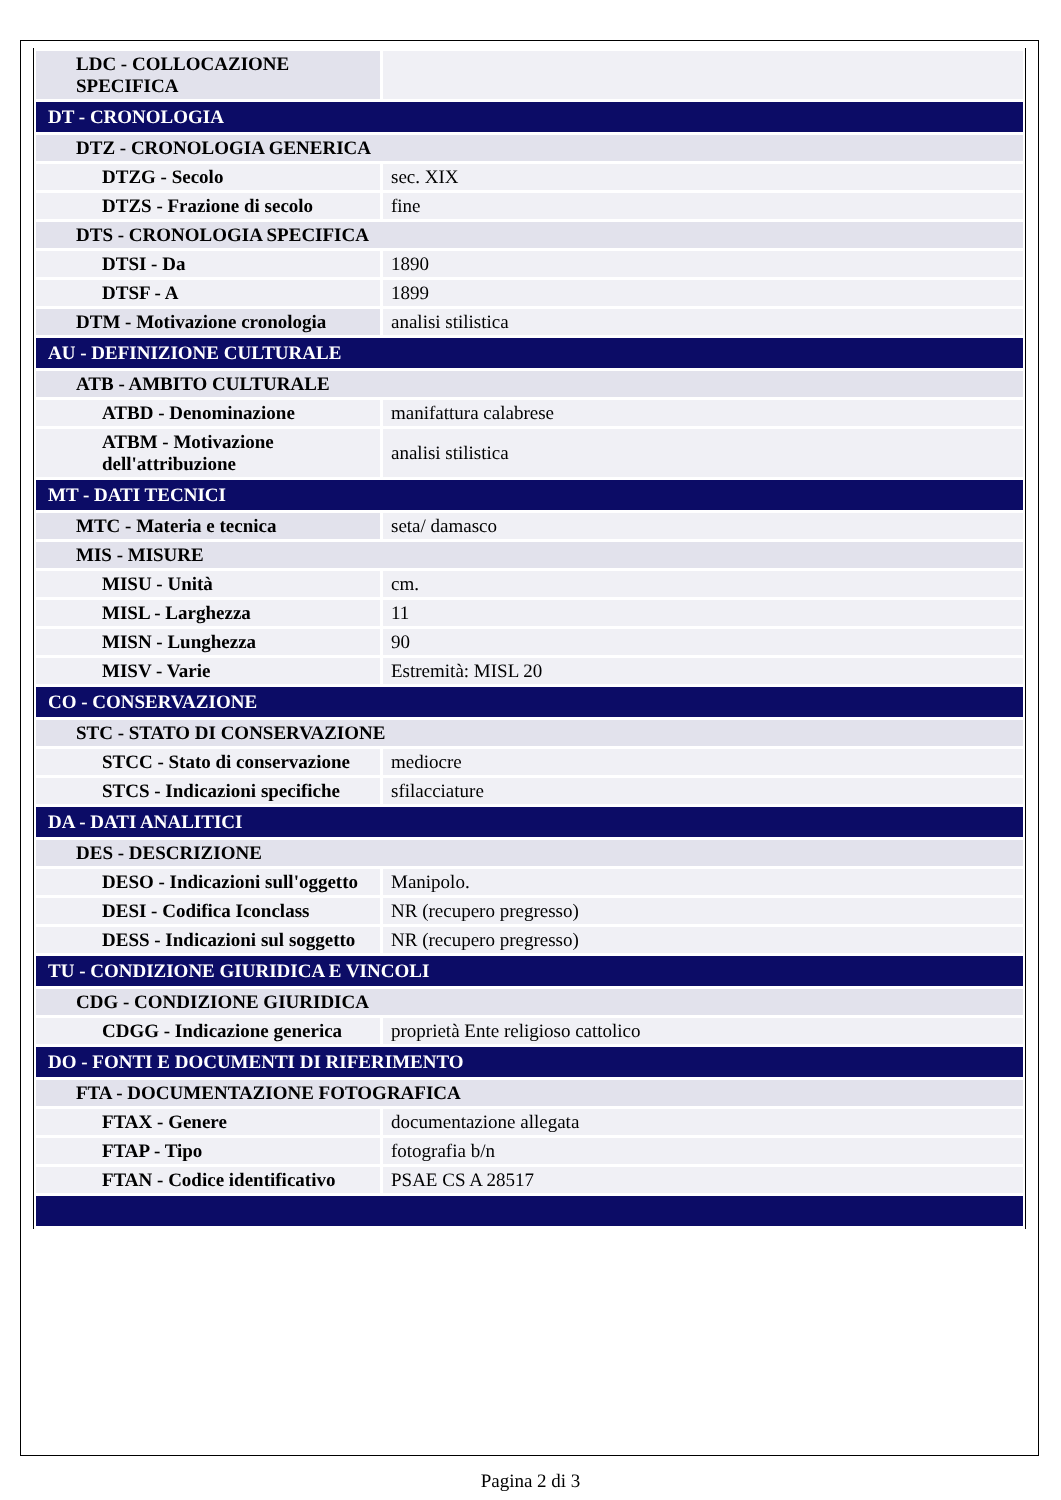| LDC - COLLOCAZIONE SPECIFICA | |
| DT - CRONOLOGIA | |
| DTZ - CRONOLOGIA GENERICA | |
| DTZG - Secolo | sec. XIX |
| DTZS - Frazione di secolo | fine |
| DTS - CRONOLOGIA SPECIFICA | |
| DTSI - Da | 1890 |
| DTSF - A | 1899 |
| DTM - Motivazione cronologia | analisi stilistica |
| AU - DEFINIZIONE CULTURALE | |
| ATB - AMBITO CULTURALE | |
| ATBD - Denominazione | manifattura calabrese |
| ATBM - Motivazione dell'attribuzione | analisi stilistica |
| MT - DATI TECNICI | |
| MTC - Materia e tecnica | seta/ damasco |
| MIS - MISURE | |
| MISU - Unità | cm. |
| MISL - Larghezza | 11 |
| MISN - Lunghezza | 90 |
| MISV - Varie | Estremità: MISL 20 |
| CO - CONSERVAZIONE | |
| STC - STATO DI CONSERVAZIONE | |
| STCC - Stato di conservazione | mediocre |
| STCS - Indicazioni specifiche | sfilacciature |
| DA - DATI ANALITICI | |
| DES - DESCRIZIONE | |
| DESO - Indicazioni sull'oggetto | Manipolo. |
| DESI - Codifica Iconclass | NR (recupero pregresso) |
| DESS - Indicazioni sul soggetto | NR (recupero pregresso) |
| TU - CONDIZIONE GIURIDICA E VINCOLI | |
| CDG - CONDIZIONE GIURIDICA | |
| CDGG - Indicazione generica | proprietà Ente religioso cattolico |
| DO - FONTI E DOCUMENTI DI RIFERIMENTO | |
| FTA - DOCUMENTAZIONE FOTOGRAFICA | |
| FTAX - Genere | documentazione allegata |
| FTAP - Tipo | fotografia b/n |
| FTAN - Codice identificativo | PSAE CS A 28517 |
Pagina 2 di 3